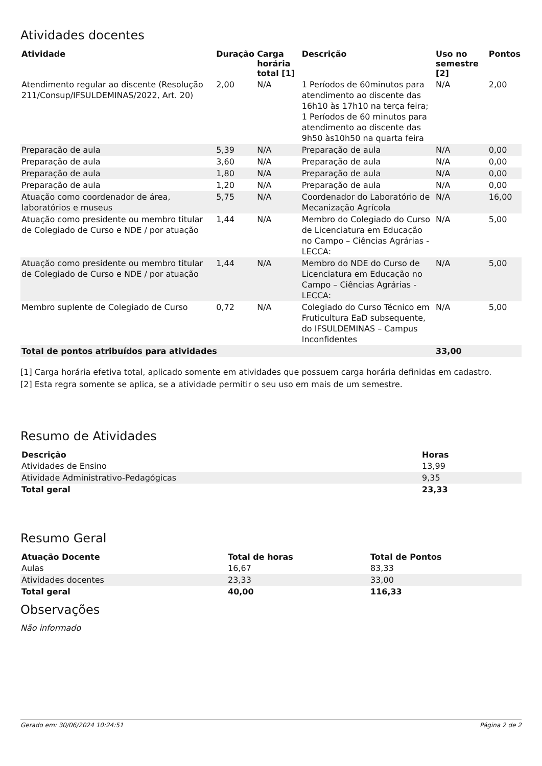Atividades docentes
| Atividade | Duração | Carga horária total [1] | Descrição | Uso no semestre [2] | Pontos |
| --- | --- | --- | --- | --- | --- |
| Atendimento regular ao discente (Resolução 211/Consup/IFSULDEMINAS/2022, Art. 20) | 2,00 | N/A | 1 Períodos de 60minutos para atendimento ao discente das 16h10 às 17h10 na terça feira; 1 Períodos de 60 minutos para atendimento ao discente das 9h50 às10h50 na quarta feira | N/A | 2,00 |
| Preparação de aula | 5,39 | N/A | Preparação de aula | N/A | 0,00 |
| Preparação de aula | 3,60 | N/A | Preparação de aula | N/A | 0,00 |
| Preparação de aula | 1,80 | N/A | Preparação de aula | N/A | 0,00 |
| Preparação de aula | 1,20 | N/A | Preparação de aula | N/A | 0,00 |
| Atuação como coordenador de área, laboratórios e museus | 5,75 | N/A | Coordenador do Laboratório de Mecanização Agrícola | N/A | 16,00 |
| Atuação como presidente ou membro titular de Colegiado de Curso e NDE / por atuação | 1,44 | N/A | Membro do Colegiado do Curso de Licenciatura em Educação no Campo – Ciências Agrárias - LECCA: | N/A | 5,00 |
| Atuação como presidente ou membro titular de Colegiado de Curso e NDE / por atuação | 1,44 | N/A | Membro do NDE do Curso de Licenciatura em Educação no Campo – Ciências Agrárias - LECCA: | N/A | 5,00 |
| Membro suplente de Colegiado de Curso | 0,72 | N/A | Colegiado do Curso Técnico em Fruticultura EaD subsequente, do IFSULDEMINAS – Campus Inconfidentes | N/A | 5,00 |
| Total de pontos atribuídos para atividades | | | | 33,00 | |
[1] Carga horária efetiva total, aplicado somente em atividades que possuem carga horária definidas em cadastro.
[2] Esta regra somente se aplica, se a atividade permitir o seu uso em mais de um semestre.
Resumo de Atividades
| Descrição | Horas |
| --- | --- |
| Atividades de Ensino | 13,99 |
| Atividade Administrativo-Pedagógicas | 9,35 |
| Total geral | 23,33 |
Resumo Geral
| Atuação Docente | Total de horas | Total de Pontos |
| --- | --- | --- |
| Aulas | 16,67 | 83,33 |
| Atividades docentes | 23,33 | 33,00 |
| Total geral | 40,00 | 116,33 |
Observações
Não informado
Gerado em: 30/06/2024 10:24:51 Página 2 de 2